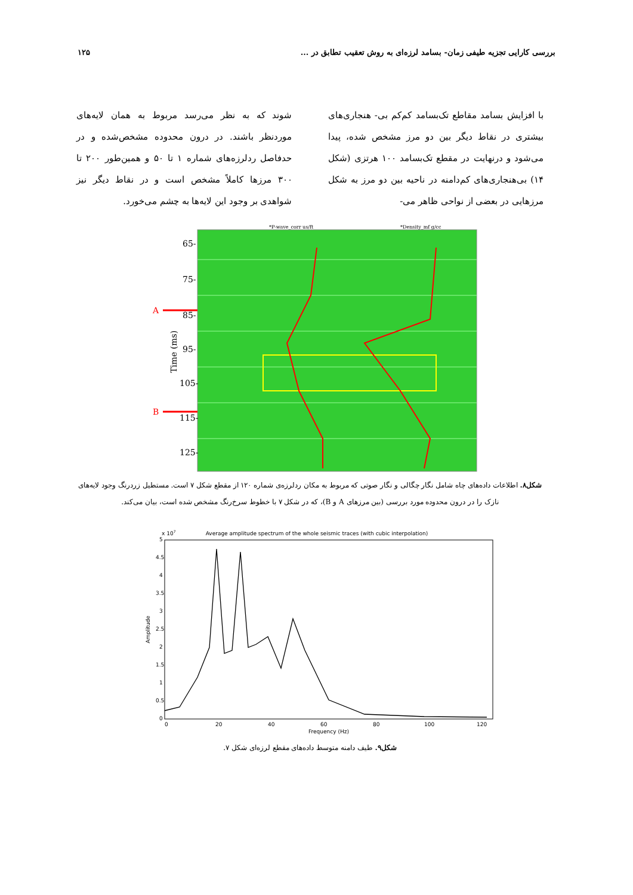بررسی کارایی تجزیه طیفی زمان- بسامد لرزه‌ای به روش تعقیب تطابق در ... ۱۲۵
با افزایش بسامد مقاطع تک‌بسامد کم‌کم بی- هنجاری‌های بیشتری در نقاط دیگر بین دو مرز مشخص شده، پیدا می‌شود و درنهایت در مقطع تک‌بسامد ۱۰۰ هرتزی (شکل ۱۴) بی‌هنجاری‌های کم‌دامنه در ناحیه بین دو مرز به شکل مرزهایی در بعضی از نواحی ظاهر می-
شوند که به نظر می‌رسد مربوط به همان لایه‌های موردنظر باشند. در درون محدوده مشخص‌شده و در حدفاصل ردلرزه‌های شماره ۱ تا ۵۰ و همین‌طور ۲۰۰ تا ۳۰۰ مرزها کاملاً مشخص است و در نقاط دیگر نیز شواهدی بر وجود این لایه‌ها به چشم می‌خورد.
*P-wave_corr us/ft
*Density_mf g/cc
65-
75-
85-
95-
105-
115-
125-
A
B
Time (ms)
شکل۸. اطلاعات داده‌های چاه شامل نگار چگالی و نگار صوتی که مربوط به مکان ردلرزه‌ی شماره ۱۲۰ از مقطع شکل ۷ است. مستطیل زردرنگ وجود لایه‌های نازک را در درون محدوده مورد بررسی (بین مرزهای A و B)، که در شکل ۷ با خطوط سرخ‌رنگ مشخص شده است، بیان می‌کند.
Average amplitude spectrum of the whole seismic traces (with cubic interpolation)
x 107
5
4.5
4
3.5
3
2.5
2
1.5
1
0.5
0
0
20
40
60
80
100
120
Frequency (Hz)
Amplitude
شکل۹. طیف دامنه متوسط داده‌های مقطع لرزه‌ای شکل ۷.